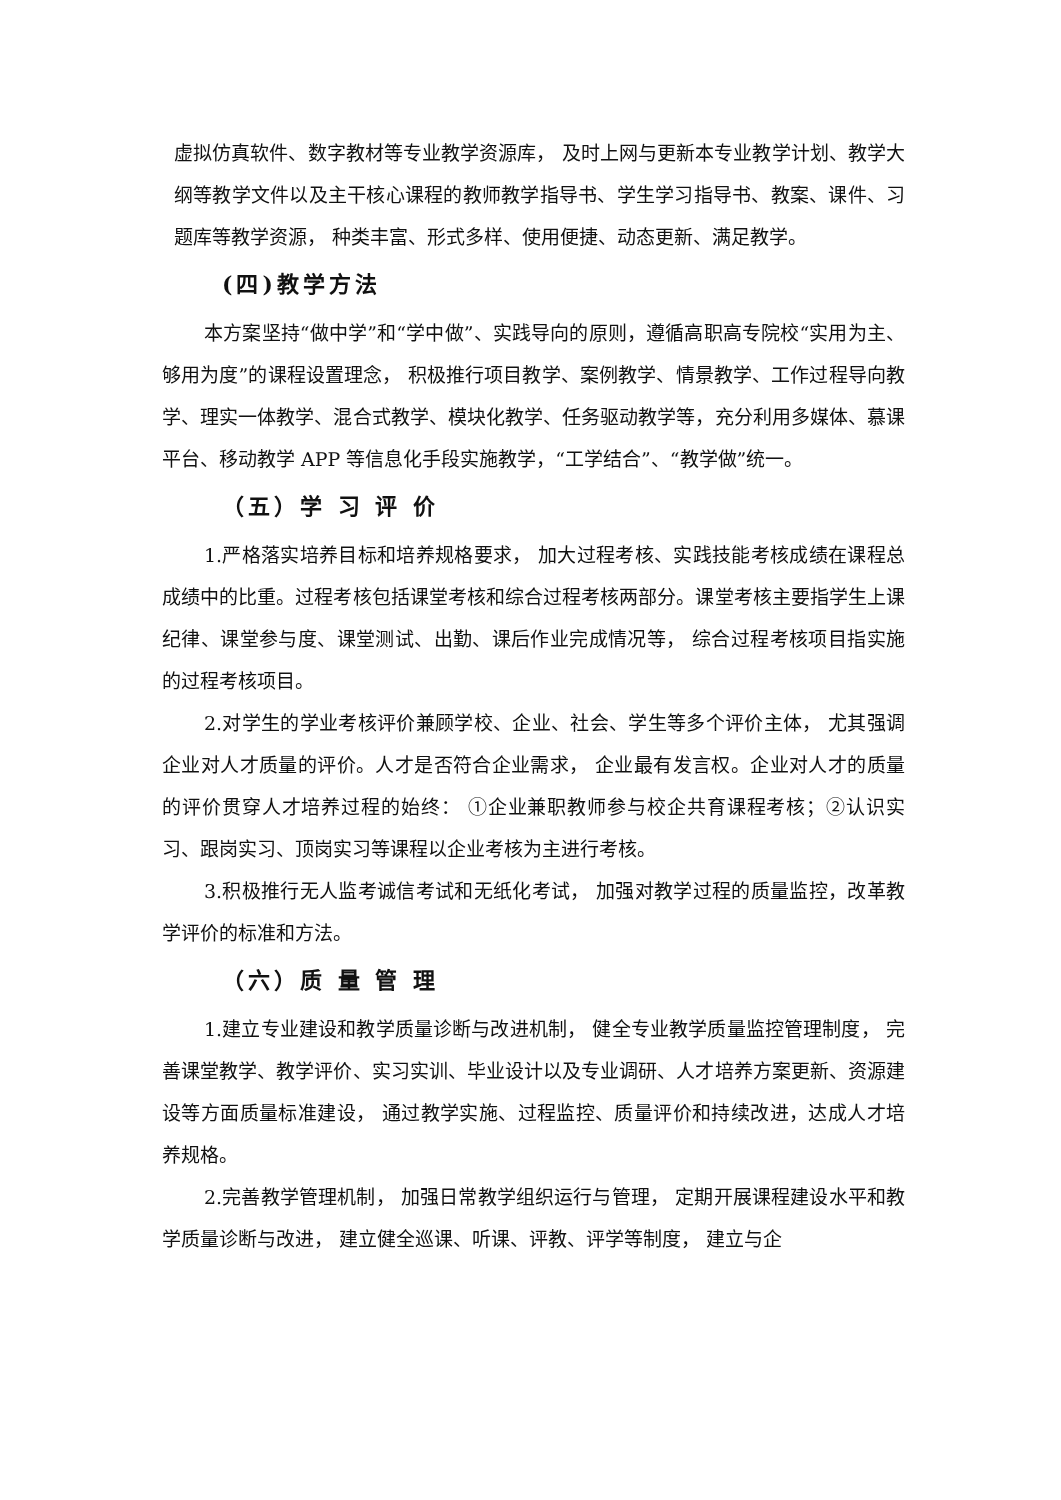虚拟仿真软件、数字教材等专业教学资源库， 及时上网与更新本专业教学计划、教学大纲等教学文件以及主干核心课程的教师教学指导书、学生学习指导书、教案、课件、习题库等教学资源， 种类丰富、形式多样、使用便捷、动态更新、满足教学。
(四)教学方法
本方案坚持“做中学”和“学中做”、实践导向的原则，遵循高职高专院校“实用为主、够用为度”的课程设置理念， 积极推行项目教学、案例教学、情景教学、工作过程导向教学、理实一体教学、混合式教学、模块化教学、任务驱动教学等，充分利用多媒体、慕课平台、移动教学 APP 等信息化手段实施教学，“工学结合”、“教学做”统一。
（五）学 习 评 价
1.严格落实培养目标和培养规格要求， 加大过程考核、实践技能考核成绩在课程总成绩中的比重。过程考核包括课堂考核和综合过程考核两部分。课堂考核主要指学生上课纪律、课堂参与度、课堂测试、出勤、课后作业完成情况等， 综合过程考核项目指实施的过程考核项目。
2.对学生的学业考核评价兼顾学校、企业、社会、学生等多个评价主体， 尤其强调企业对人才质量的评价。人才是否符合企业需求， 企业最有发言权。企业对人才的质量的评价贯穿人才培养过程的始终： ①企业兼职教师参与校企共育课程考核；②认识实习、跟岗实习、顶岗实习等课程以企业考核为主进行考核。
3.积极推行无人监考诚信考试和无纸化考试， 加强对教学过程的质量监控，改革教学评价的标准和方法。
（六）质 量 管 理
1.建立专业建设和教学质量诊断与改进机制， 健全专业教学质量监控管理制度， 完善课堂教学、教学评价、实习实训、毕业设计以及专业调研、人才培养方案更新、资源建设等方面质量标准建设， 通过教学实施、过程监控、质量评价和持续改进，达成人才培养规格。
2.完善教学管理机制， 加强日常教学组织运行与管理， 定期开展课程建设水平和教学质量诊断与改进， 建立健全巡课、听课、评教、评学等制度， 建立与企